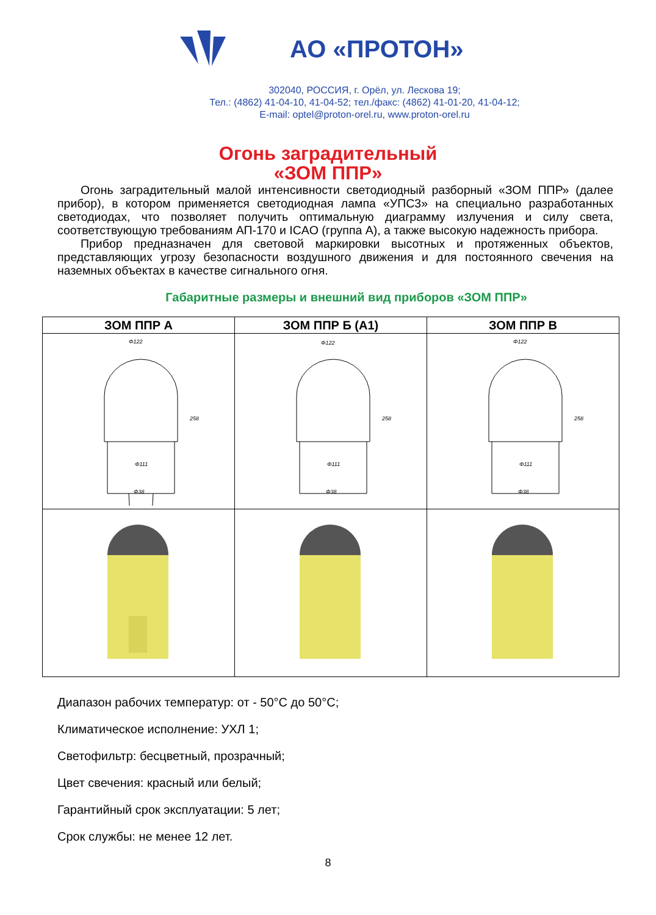АО «ПРОТОН»
302040, РОССИЯ, г. Орёл, ул. Лескова 19;
Тел.: (4862) 41-04-10, 41-04-52; тел./факс: (4862) 41-01-20, 41-04-12;
E-mail: optel@proton-orel.ru, www.proton-orel.ru
Огонь заградительный
«ЗОМ ППР»
Огонь заградительный малой интенсивности светодиодный разборный «ЗОМ ППР» (далее прибор), в котором применяется светодиодная лампа «УПС3» на специально разработанных светодиодах, что позволяет получить оптимальную диаграмму излучения и силу света, соответствующую требованиям АП-170 и ICAO (группа А), а также высокую надежность прибора.
Прибор предназначен для световой маркировки высотных и протяженных объектов, представляющих угрозу безопасности воздушного движения и для постоянного свечения на наземных объектах в качестве сигнального огня.
Габаритные размеры и внешний вид приборов «ЗОМ ППР»
| ЗОМ ППР А | ЗОМ ППР Б (А1) | ЗОМ ППР В |
| --- | --- | --- |
| Φ122 Φ111 Φ38 258 | Φ122 Φ111 Φ38 258 | Φ122 Φ111 Φ38 258 |
Диапазон рабочих температур: от - 50°С до 50°С;
Климатическое исполнение: УХЛ 1;
Светофильтр: бесцветный, прозрачный;
Цвет свечения: красный или белый;
Гарантийный срок эксплуатации: 5 лет;
Срок службы: не менее 12 лет.
8